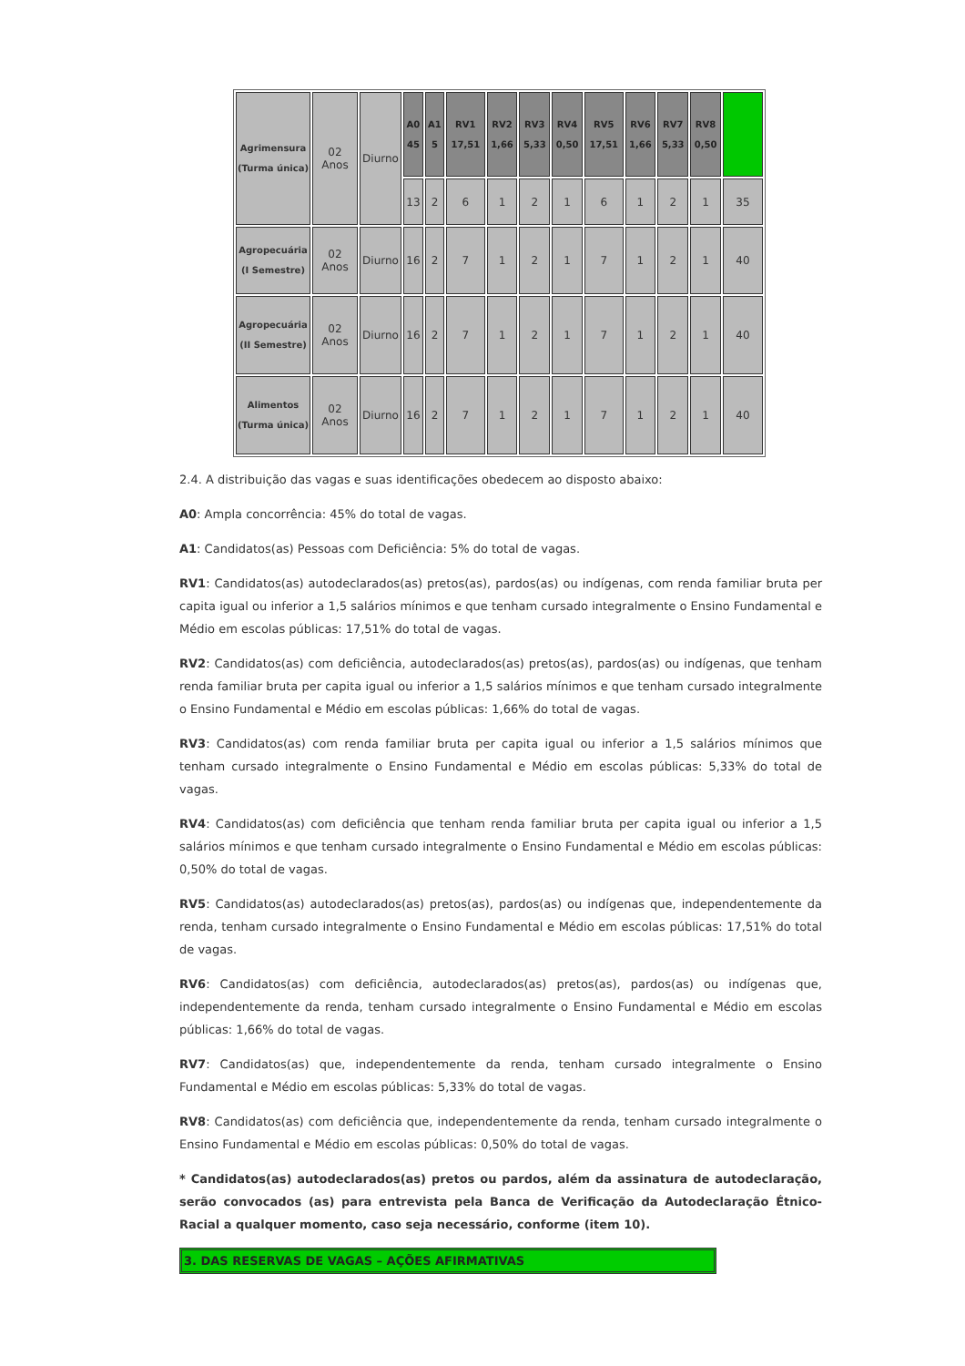| Agrimensura (Turma única) | 02 Anos | Diurno | A0 45 | A1 5 | RV1 17,51 | RV2 1,66 | RV3 5,33 | RV4 0,50 | RV5 17,51 | RV6 1,66 | RV7 5,33 | RV8 0,50 | |
| | | | 13 | 2 | 6 | 1 | 2 | 1 | 6 | 1 | 2 | 1 | 35 |
| Agropecuária (I Semestre) | 02 Anos | Diurno | 16 | 2 | 7 | 1 | 2 | 1 | 7 | 1 | 2 | 1 | 40 |
| Agropecuária (II Semestre) | 02 Anos | Diurno | 16 | 2 | 7 | 1 | 2 | 1 | 7 | 1 | 2 | 1 | 40 |
| Alimentos (Turma única) | 02 Anos | Diurno | 16 | 2 | 7 | 1 | 2 | 1 | 7 | 1 | 2 | 1 | 40 |
2.4. A distribuição das vagas e suas identificações obedecem ao disposto abaixo:
A0: Ampla concorrência: 45% do total de vagas.
A1: Candidatos(as) Pessoas com Deficiência: 5% do total de vagas.
RV1: Candidatos(as) autodeclarados(as) pretos(as), pardos(as) ou indígenas, com renda familiar bruta per capita igual ou inferior a 1,5 salários mínimos e que tenham cursado integralmente o Ensino Fundamental e Médio em escolas públicas: 17,51% do total de vagas.
RV2: Candidatos(as) com deficiência, autodeclarados(as) pretos(as), pardos(as) ou indígenas, que tenham renda familiar bruta per capita igual ou inferior a 1,5 salários mínimos e que tenham cursado integralmente o Ensino Fundamental e Médio em escolas públicas: 1,66% do total de vagas.
RV3: Candidatos(as) com renda familiar bruta per capita igual ou inferior a 1,5 salários mínimos que tenham cursado integralmente o Ensino Fundamental e Médio em escolas públicas: 5,33% do total de vagas.
RV4: Candidatos(as) com deficiência que tenham renda familiar bruta per capita igual ou inferior a 1,5 salários mínimos e que tenham cursado integralmente o Ensino Fundamental e Médio em escolas públicas: 0,50% do total de vagas.
RV5: Candidatos(as) autodeclarados(as) pretos(as), pardos(as) ou indígenas que, independentemente da renda, tenham cursado integralmente o Ensino Fundamental e Médio em escolas públicas: 17,51% do total de vagas.
RV6: Candidatos(as) com deficiência, autodeclarados(as) pretos(as), pardos(as) ou indígenas que, independentemente da renda, tenham cursado integralmente o Ensino Fundamental e Médio em escolas públicas: 1,66% do total de vagas.
RV7: Candidatos(as) que, independentemente da renda, tenham cursado integralmente o Ensino Fundamental e Médio em escolas públicas: 5,33% do total de vagas.
RV8: Candidatos(as) com deficiência que, independentemente da renda, tenham cursado integralmente o Ensino Fundamental e Médio em escolas públicas: 0,50% do total de vagas.
* Candidatos(as) autodeclarados(as) pretos ou pardos, além da assinatura de autodeclaração, serão convocados (as) para entrevista pela Banca de Verificação da Autodeclaração Étnico-Racial a qualquer momento, caso seja necessário, conforme (item 10).
3. DAS RESERVAS DE VAGAS – AÇÕES AFIRMATIVAS